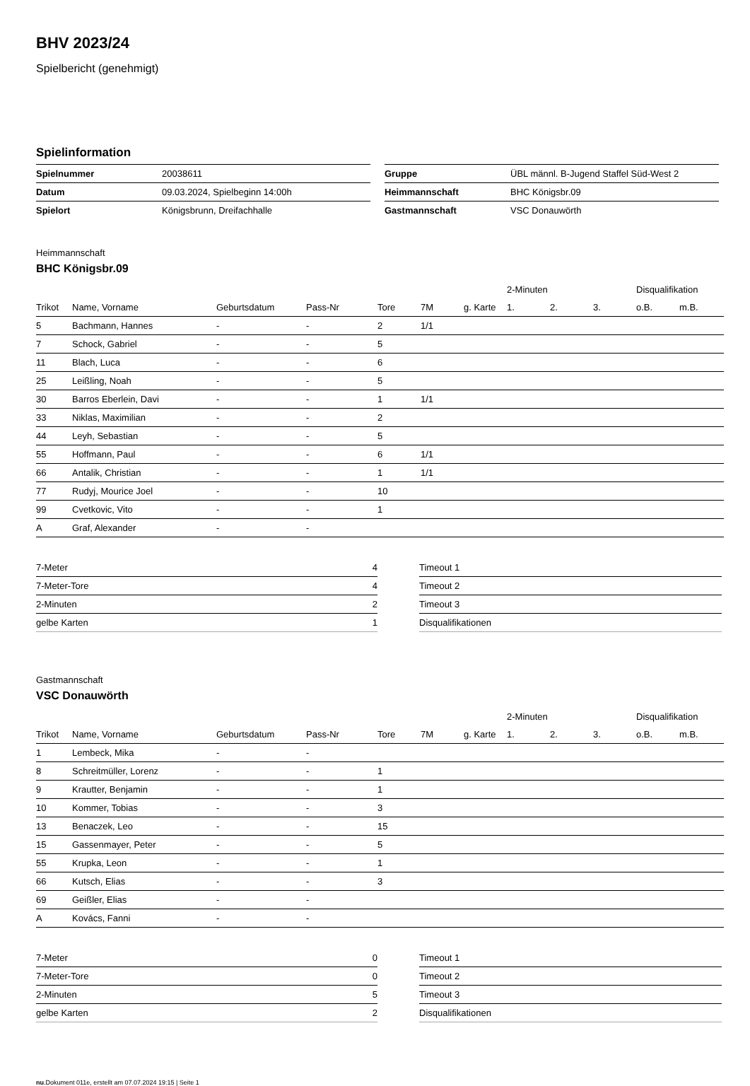BHV 2023/24
Spielbericht (genehmigt)
Spielinformation
| Spielnummer | 20038611 |
| Datum | 09.03.2024, Spielbeginn 14:00h |
| Spielort | Königsbrunn, Dreifachhalle |
| Gruppe | ÜBL männl. B-Jugend Staffel Süd-West 2 |
| Heimmannschaft | BHC Königsbr.09 |
| Gastmannschaft | VSC Donauwörth |
Heimmannschaft
BHC Königsbr.09
| | | | | | | | 2-Minuten | | | Disqualifikation | |
| Trikot | Name, Vorname | Geburtsdatum | Pass-Nr | Tore | 7M | g. Karte | 1. | 2. | 3. | o.B. | m.B. |
| 5 | Bachmann, Hannes | - | - | 2 | 1/1 | | | | | | |
| 7 | Schock, Gabriel | - | - | 5 | | | | | | | |
| 11 | Blach, Luca | - | - | 6 | | | | | | | |
| 25 | Leißling, Noah | - | - | 5 | | | | | | | |
| 30 | Barros Eberlein, Davi | - | - | 1 | 1/1 | | | | | | |
| 33 | Niklas, Maximilian | - | - | 2 | | | | | | | |
| 44 | Leyh, Sebastian | - | - | 5 | | | | | | | |
| 55 | Hoffmann, Paul | - | - | 6 | 1/1 | | | | | | |
| 66 | Antalik, Christian | - | - | 1 | 1/1 | | | | | | |
| 77 | Rudyj, Mourice Joel | - | - | 10 | | | | | | | |
| 99 | Cvetkovic, Vito | - | - | 1 | | | | | | | |
| A | Graf, Alexander | - | - | | | | | | | | |
| 7-Meter | 4 |
| 7-Meter-Tore | 4 |
| 2-Minuten | 2 |
| gelbe Karten | 1 |
| Timeout 1 |
| Timeout 2 |
| Timeout 3 |
| Disqualifikationen |
Gastmannschaft
VSC Donauwörth
| | | | | | | | 2-Minuten | | | Disqualifikation | |
| Trikot | Name, Vorname | Geburtsdatum | Pass-Nr | Tore | 7M | g. Karte | 1. | 2. | 3. | o.B. | m.B. |
| 1 | Lembeck, Mika | - | - | | | | | | | | |
| 8 | Schreitmüller, Lorenz | - | - | 1 | | | | | | | |
| 9 | Krautter, Benjamin | - | - | 1 | | | | | | | |
| 10 | Kommer, Tobias | - | - | 3 | | | | | | | |
| 13 | Benaczek, Leo | - | - | 15 | | | | | | | |
| 15 | Gassenmayer, Peter | - | - | 5 | | | | | | | |
| 55 | Krupka, Leon | - | - | 1 | | | | | | | |
| 66 | Kutsch, Elias | - | - | 3 | | | | | | | |
| 69 | Geißler, Elias | - | - | | | | | | | | |
| A | Kovács, Fanni | - | - | | | | | | | | |
| 7-Meter | 0 |
| 7-Meter-Tore | 0 |
| 2-Minuten | 5 |
| gelbe Karten | 2 |
| Timeout 1 |
| Timeout 2 |
| Timeout 3 |
| Disqualifikationen |
nu.Dokument 011e, erstellt am 07.07.2024 19:15 | Seite 1